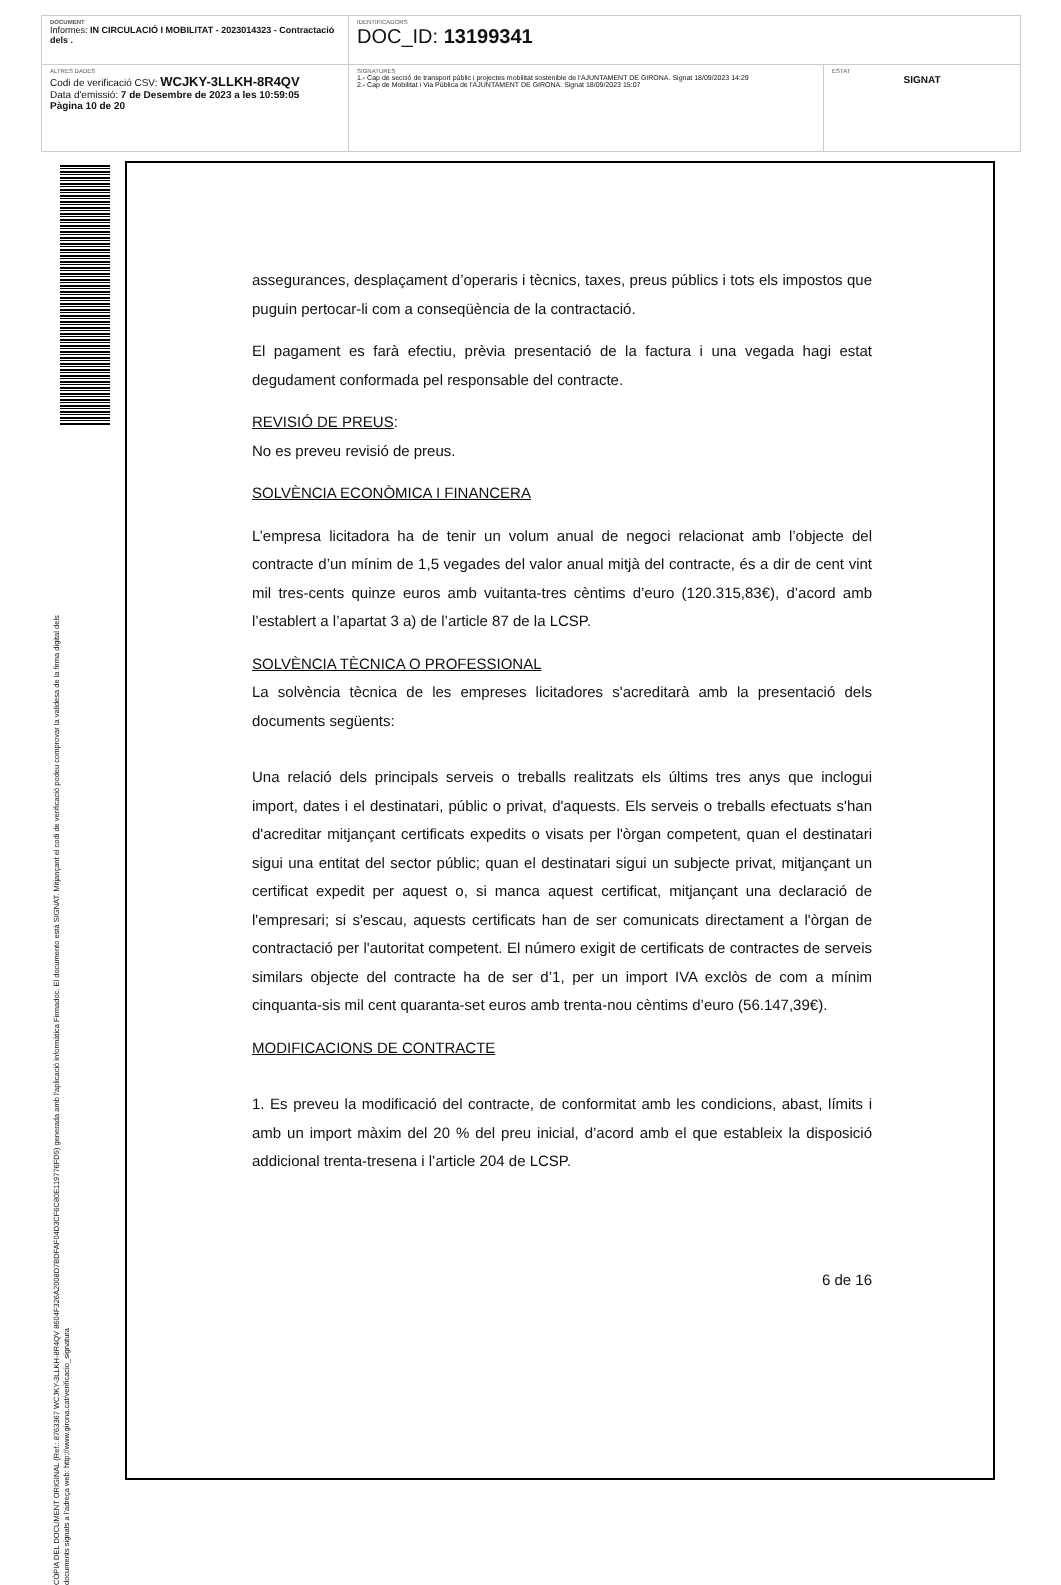| DOCUMENT Informes: IN CIRCULACIÓ I MOBILITAT - 2023014323 - Contractació dels . | IDENTIFICADORS DOC_ID: 13199341 | |
| ALTRES DADES Codi de verificació CSV: WCJKY-3LLKH-8R4QV Data d'emissió: 7 de Desembre de 2023 a les 10:59:05 Pàgina 10 de 20 | SIGNATURES 1.- Cap de secció de transport públic i projectes mobilitat sostenible de l'AJUNTAMENT DE GIRONA. Signat 18/09/2023 14:29 2.- Cap de Mobilitat i Via Pública de l'AJUNTAMENT DE GIRONA. Signat 18/09/2023 15:07 | ESTAT SIGNAT |
CÒPIA DEL DOCUMENT ORIGINAL (Ref.: 8763367 WCJKY-3LLKH-8R4QV 8604F326A2008D7BDFAF04D3CF6C80E119776FD5) generada amb l'aplicació informàtica Firmadoc. El documento está SIGNAT. Mitjançant el codi de verificació podeu comprovar la validesa de la firma digital dels documents signats a l'adreça web: http://www.girona.cat/verificacio_signatura
assegurances, desplaçament d’operaris i tècnics, taxes, preus públics i tots els impostos que puguin pertocar-li com a conseqüència de la contractació.
El pagament es farà efectiu, prèvia presentació de la factura i una vegada hagi estat degudament conformada pel responsable del contracte.
REVISIÓ DE PREUS:
No es preveu revisió de preus.
SOLVÈNCIA ECONÒMICA I FINANCERA
L’empresa licitadora ha de tenir un volum anual de negoci relacionat amb l’objecte del contracte d’un mínim de 1,5 vegades del valor anual mitjà del contracte, és a dir de cent vint mil tres-cents quinze euros amb vuitanta-tres cèntims d’euro (120.315,83€), d’acord amb l’establert a l’apartat 3 a) de l’article 87 de la LCSP.
SOLVÈNCIA TÈCNICA O PROFESSIONAL
La solvència tècnica de les empreses licitadores s'acreditarà amb la presentació dels documents següents:
Una relació dels principals serveis o treballs realitzats els últims tres anys que inclogui import, dates i el destinatari, públic o privat, d'aquests. Els serveis o treballs efectuats s'han d'acreditar mitjançant certificats expedits o visats per l'òrgan competent, quan el destinatari sigui una entitat del sector públic; quan el destinatari sigui un subjecte privat, mitjançant un certificat expedit per aquest o, si manca aquest certificat, mitjançant una declaració de l'empresari; si s'escau, aquests certificats han de ser comunicats directament a l'òrgan de contractació per l'autoritat competent. El número exigit de certificats de contractes de serveis similars objecte del contracte ha de ser d’1, per un import IVA exclòs de com a mínim cinquanta-sis mil cent quaranta-set euros amb trenta-nou cèntims d’euro (56.147,39€).
MODIFICACIONS DE CONTRACTE
1. Es preveu la modificació del contracte, de conformitat amb les condicions, abast, límits i amb un import màxim del 20 % del preu inicial, d’acord amb el que estableix la disposició addicional trenta-tresena i l’article 204 de LCSP.
6 de 16